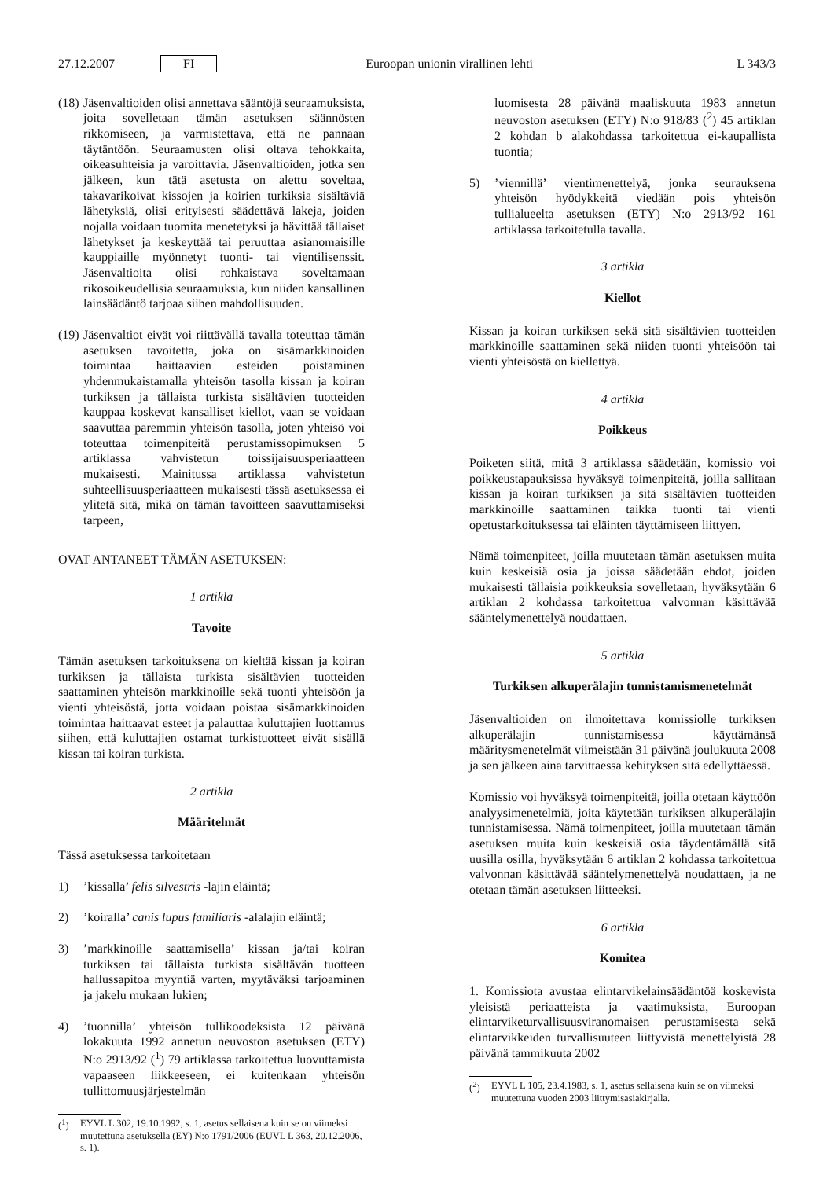27.12.2007 FI Euroopan unionin virallinen lehti L 343/3
(18) Jäsenvaltioiden olisi annettava sääntöjä seuraamuksista, joita sovelletaan tämän asetuksen säännösten rikkomiseen, ja varmistettava, että ne pannaan täytäntöön. Seuraamusten olisi oltava tehokkaita, oikeasuhteisia ja varoittavia. Jäsenvaltioiden, jotka sen jälkeen, kun tätä asetusta on alettu soveltaa, takavarikoivat kissojen ja koirien turkiksia sisältäviä lähetyksiä, olisi erityisesti säädettävä lakeja, joiden nojalla voidaan tuomita menetetyksi ja hävittää tällaiset lähetykset ja keskeyttää tai peruuttaa asianomaisille kauppiaille myönnetyt tuonti- tai vientilisenssit. Jäsenvaltioita olisi rohkaistava soveltamaan rikosoikeudellisia seuraamuksia, kun niiden kansallinen lainsäädäntö tarjoaa siihen mahdollisuuden.
(19) Jäsenvaltiot eivät voi riittävällä tavalla toteuttaa tämän asetuksen tavoitetta, joka on sisämarkkinoiden toimintaa haittaavien esteiden poistaminen yhdenmukaistamalla yhteisön tasolla kissan ja koiran turkiksen ja tällaista turkista sisältävien tuotteiden kauppaa koskevat kansalliset kiellot, vaan se voidaan saavuttaa paremmin yhteisön tasolla, joten yhteisö voi toteuttaa toimenpiteitä perustamissopimuksen 5 artiklassa vahvistetun toissijaisuusperiaatteen mukaisesti. Mainitussa artiklassa vahvistetun suhteellisuusperiaatteen mukaisesti tässä asetuksessa ei ylitetä sitä, mikä on tämän tavoitteen saavuttamiseksi tarpeen,
OVAT ANTANEET TÄMÄN ASETUKSEN:
1 artikla
Tavoite
Tämän asetuksen tarkoituksena on kieltää kissan ja koiran turkiksen ja tällaista turkista sisältävien tuotteiden saattaminen yhteisön markkinoille sekä tuonti yhteisöön ja vienti yhteisöstä, jotta voidaan poistaa sisämarkkinoiden toimintaa haittaavat esteet ja palauttaa kuluttajien luottamus siihen, että kuluttajien ostamat turkistuotteet eivät sisällä kissan tai koiran turkista.
2 artikla
Määritelmät
Tässä asetuksessa tarkoitetaan
1)’kissalla’ felis silvestris -lajin eläintä;
2)’koiralla’ canis lupus familiaris -alalajin eläintä;
3)’markkinoille saattamisella’ kissan ja/tai koiran turkiksen tai tällaista turkista sisältävän tuotteen hallussapitoa myyntiä varten, myytäväksi tarjoaminen ja jakelu mukaan lukien;
4)’tuonnilla’ yhteisön tullikoodeksista 12 päivänä lokakuuta 1992 annetun neuvoston asetuksen (ETY) N:o 2913/92 (<sup>1</sup>) 79 artiklassa tarkoitettua luovuttamista vapaaseen liikkeeseen, ei kuitenkaan yhteisön tullittomuusjärjestelmän
(<sup>1</sup>) EYVL L 302, 19.10.1992, s. 1, asetus sellaisena kuin se on viimeksi muutettuna asetuksella (EY) N:o 1791/2006 (EUVL L 363, 20.12.2006, s. 1).
luomisesta 28 päivänä maaliskuuta 1983 annetun neuvoston asetuksen (ETY) N:o 918/83 (<sup>2</sup>) 45 artiklan 2 kohdan b alakohdassa tarkoitettua ei-kaupallista tuontia;
5)’viennillä’ vientimenettelyä, jonka seurauksena yhteisön hyödykkeitä viedään pois yhteisön tullialueelta asetuksen (ETY) N:o 2913/92 161 artiklassa tarkoitetulla tavalla.
3 artikla
Kiellot
Kissan ja koiran turkiksen sekä sitä sisältävien tuotteiden markkinoille saattaminen sekä niiden tuonti yhteisöön tai vienti yhteisöstä on kiellettyä.
4 artikla
Poikkeus
Poiketen siitä, mitä 3 artiklassa säädetään, komissio voi poikkeustapauksissa hyväksyä toimenpiteitä, joilla sallitaan kissan ja koiran turkiksen ja sitä sisältävien tuotteiden markkinoille saattaminen taikka tuonti tai vienti opetustarkoituksessa tai eläinten täyttämiseen liittyen.
Nämä toimenpiteet, joilla muutetaan tämän asetuksen muita kuin keskeisiä osia ja joissa säädetään ehdot, joiden mukaisesti tällaisia poikkeuksia sovelletaan, hyväksytään 6 artiklan 2 kohdassa tarkoitettua valvonnan käsittävää sääntelymenettelyä noudattaen.
5 artikla
Turkiksen alkuperälajin tunnistamismenetelmät
Jäsenvaltioiden on ilmoitettava komissiolle turkiksen alkuperälajin tunnistamisessa käyttämänsä määritysmenetelmät viimeistään 31 päivänä joulukuuta 2008 ja sen jälkeen aina tarvittaessa kehityksen sitä edellyttäessä.
Komissio voi hyväksyä toimenpiteitä, joilla otetaan käyttöön analyysimenetelmiä, joita käytetään turkiksen alkuperälajin tunnistamisessa. Nämä toimenpiteet, joilla muutetaan tämän asetuksen muita kuin keskeisiä osia täydentämällä sitä uusilla osilla, hyväksytään 6 artiklan 2 kohdassa tarkoitettua valvonnan käsittävää sääntelymenettelyä noudattaen, ja ne otetaan tämän asetuksen liitteeksi.
6 artikla
Komitea
1. Komissiota avustaa elintarvikelainsäädäntöä koskevista yleisistä periaatteista ja vaatimuksista, Euroopan elintarviketurvallisuusviranomaisen perustamisesta sekä elintarvikkeiden turvallisuuteen liittyvistä menettelyistä 28 päivänä tammikuuta 2002
(<sup>2</sup>) EYVL L 105, 23.4.1983, s. 1, asetus sellaisena kuin se on viimeksi muutettuna vuoden 2003 liittymisasiakirjalla.